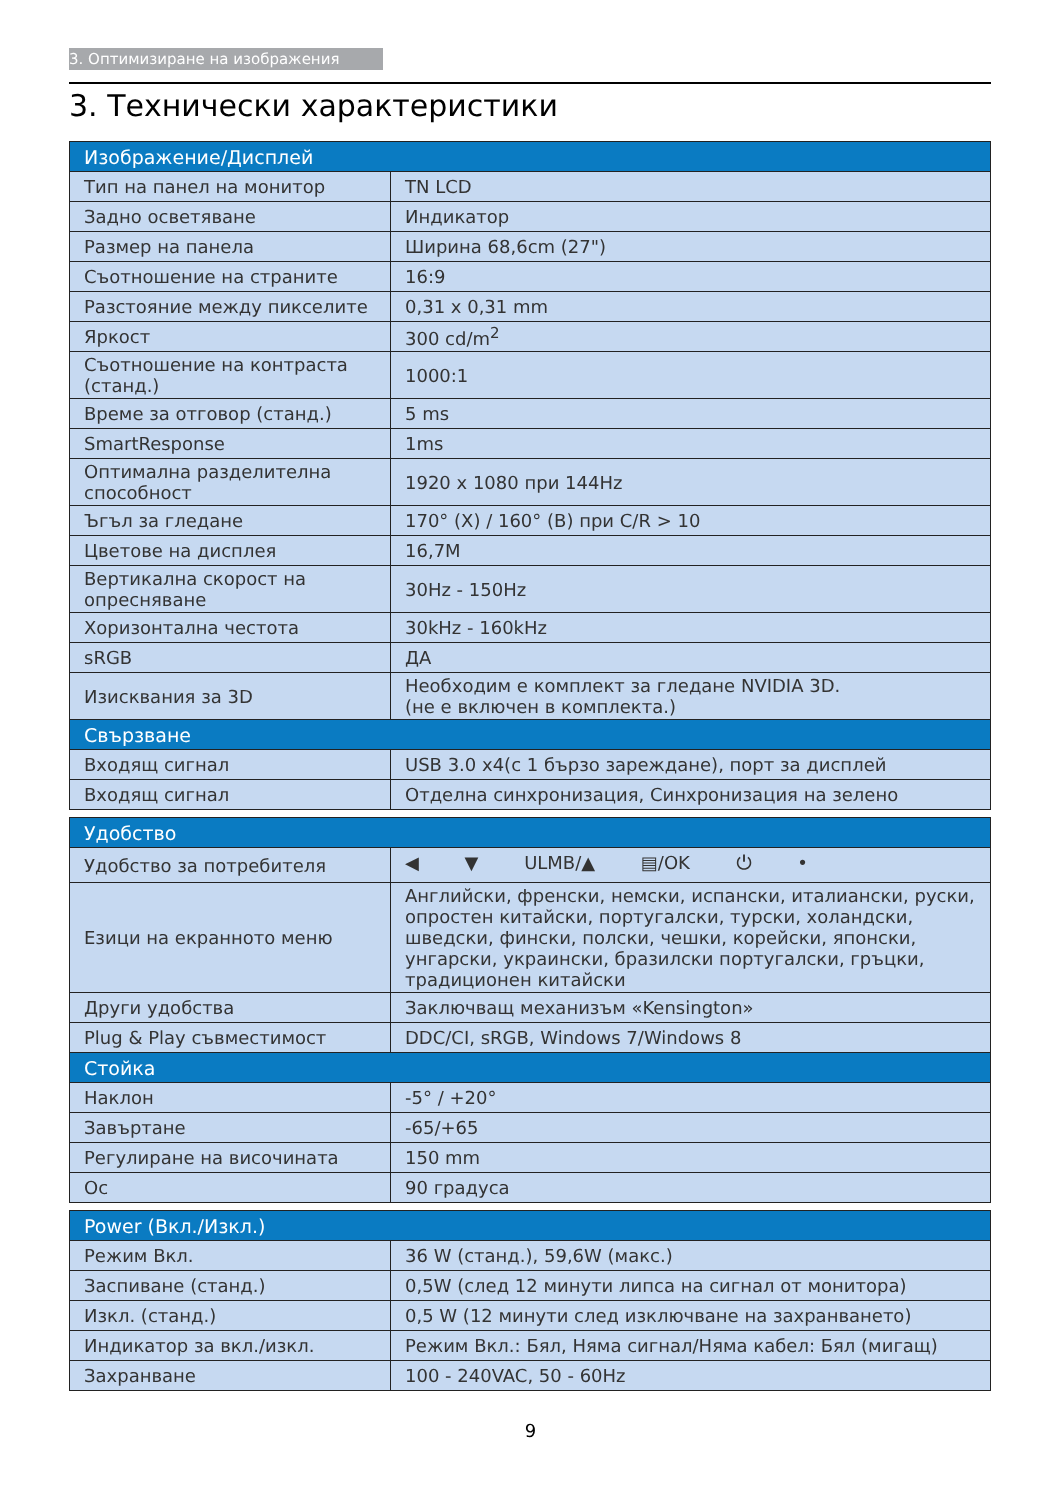3. Оптимизиране на изображения
3. Технически характеристики
| Изображение/Дисплей | |
| --- | --- |
| Тип на панел на монитор | TN LCD |
| Задно осветяване | Индикатор |
| Размер на панела | Ширина 68,6cm (27") |
| Съотношение на страните | 16:9 |
| Разстояние между пикселите | 0,31 x 0,31 mm |
| Яркост | 300 cd/m<sup>2</sup> |
| Съотношение на контраста (станд.) | 1000:1 |
| Време за отговор (станд.) | 5 ms |
| SmartResponse | 1ms |
| Оптимална разделителна способност | 1920 x 1080 при 144Hz |
| Ъгъл за гледане | 170° (X) / 160° (В) при C/R > 10 |
| Цветове на дисплея | 16,7M |
| Вертикална скорост на опресняване | 30Hz - 150Hz |
| Хоризонтална честота | 30kHz - 160kHz |
| sRGB | ДА |
| Изисквания за 3D | Необходим е комплект за гледане NVIDIA 3D. (не е включен в комплекта.) |
| Свързване | |
| Входящ сигнал | USB 3.0 x4(с 1 бързо зареждане), порт за дисплей |
| Входящ сигнал | Отделна синхронизация, Синхронизация на зелено |
| Удобство | |
| --- | --- |
| Удобство за потребителя | ◀ ▼ ULMB/▲ ▤/OK ⏻ • |
| Езици на екранното меню | Английски, френски, немски, испански, италиански, руски, опростен китайски, португалски, турски, холандски, шведски, фински, полски, чешки, корейски, японски, унгарски, украински, бразилски португалски, гръцки, традиционен китайски |
| Други удобства | Заключващ механизъм «Kensington» |
| Plug & Play съвместимост | DDC/CI, sRGB, Windows 7/Windows 8 |
| Стойка | |
| Наклон | -5° / +20° |
| Завъртане | -65/+65 |
| Регулиране на височината | 150 mm |
| Ос | 90 градуса |
| Power (Вкл./Изкл.) | |
| --- | --- |
| Режим Вкл. | 36 W (станд.), 59,6W (макс.) |
| Заспиване (станд.) | 0,5W (след 12 минути липса на сигнал от монитора) |
| Изкл. (станд.) | 0,5 W (12 минути след изключване на захранването) |
| Индикатор за вкл./изкл. | Режим Вкл.: Бял, Няма сигнал/Няма кабел: Бял (мигащ) |
| Захранване | 100 - 240VAC, 50 - 60Hz |
9